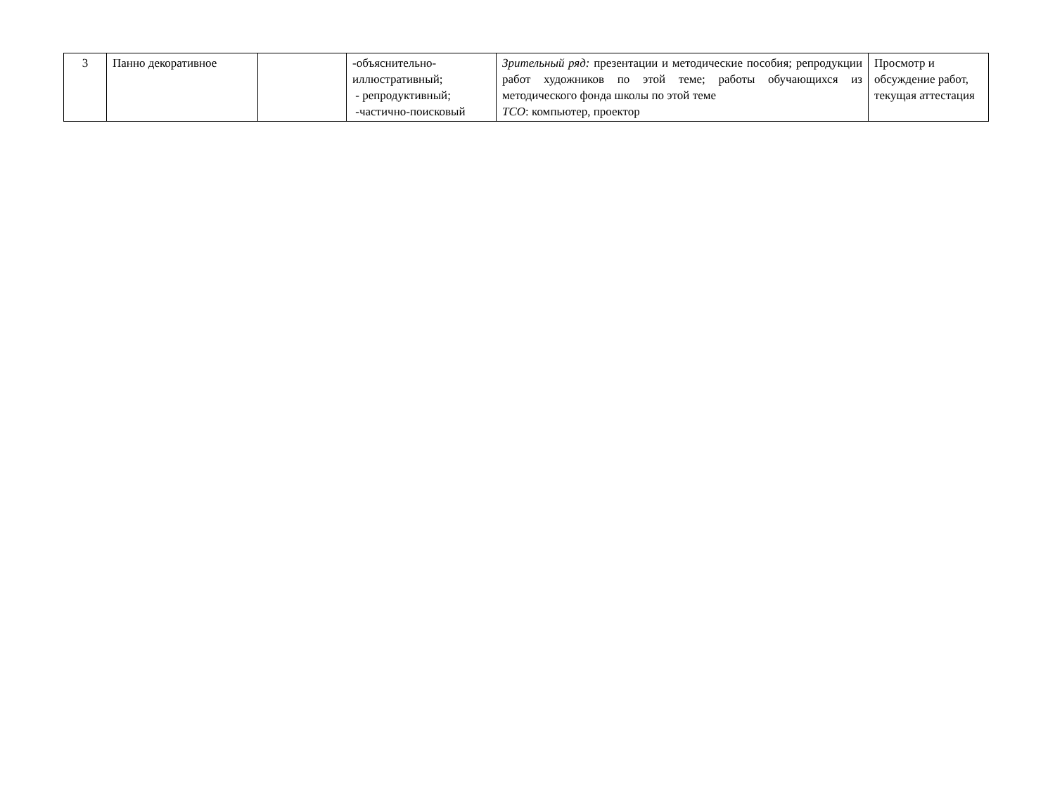| 3 | Панно декоративное | | -объяснительно-иллюстративный; - репродуктивный; -частично-поисковый | Зрительный ряд: презентации и методические пособия; репродукции работ художников по этой теме; работы обучающихся из методического фонда школы по этой теме ТСО : компьютер, проектор | Просмотр и обсуждение работ, текущая аттестация |